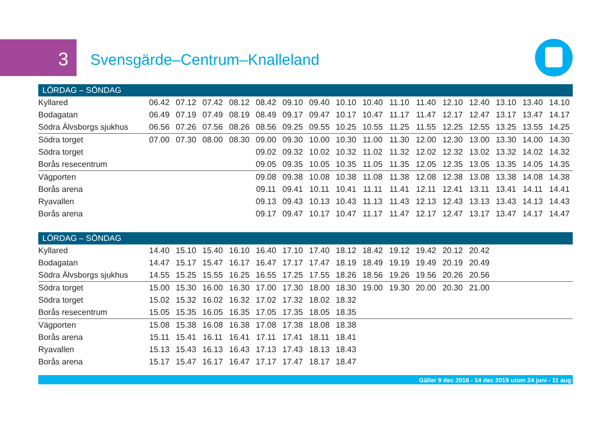3 Svensgärde–Centrum–Knalleland
| LÖRDAG – SÖNDAG | | | | | | | | | | | | | | | | |
| --- | --- | --- | --- | --- | --- | --- | --- | --- | --- | --- | --- | --- | --- | --- | --- | --- |
| Kyllared | 06.42 | 07.12 | 07.42 | 08.12 | 08.42 | 09.10 | 09.40 | 10.10 | 10.40 | 11.10 | 11.40 | 12.10 | 12.40 | 13.10 | 13.40 | 14.10 |
| Bodagatan | 06.49 | 07.19 | 07.49 | 08.19 | 08.49 | 09.17 | 09.47 | 10.17 | 10.47 | 11.17 | 11.47 | 12.17 | 12.47 | 13.17 | 13.47 | 14.17 |
| Södra Älvsborgs sjukhus | 06.56 | 07.26 | 07.56 | 08.26 | 08.56 | 09.25 | 09.55 | 10.25 | 10.55 | 11.25 | 11.55 | 12.25 | 12.55 | 13.25 | 13.55 | 14.25 |
| Södra torget | 07.00 | 07.30 | 08.00 | 08.30 | 09.00 | 09.30 | 10.00 | 10.30 | 11.00 | 11.30 | 12.00 | 12.30 | 13.00 | 13.30 | 14.00 | 14.30 |
| Södra torget | | | | | 09.02 | 09.32 | 10.02 | 10.32 | 11.02 | 11.32 | 12.02 | 12.32 | 13.02 | 13.32 | 14.02 | 14.32 |
| Borås resecentrum | | | | | 09.05 | 09.35 | 10.05 | 10.35 | 11.05 | 11.35 | 12.05 | 12.35 | 13.05 | 13.35 | 14.05 | 14.35 |
| Vägporten | | | | | 09.08 | 09.38 | 10.08 | 10.38 | 11.08 | 11.38 | 12.08 | 12.38 | 13.08 | 13.38 | 14.08 | 14.38 |
| Borås arena | | | | | 09.11 | 09.41 | 10.11 | 10.41 | 11.11 | 11.41 | 12.11 | 12.41 | 13.11 | 13.41 | 14.11 | 14.41 |
| Ryavallen | | | | | 09.13 | 09.43 | 10.13 | 10.43 | 11.13 | 11.43 | 12.13 | 12.43 | 13.13 | 13.43 | 14.13 | 14.43 |
| Borås arena | | | | | 09.17 | 09.47 | 10.17 | 10.47 | 11.17 | 11.47 | 12.17 | 12.47 | 13.17 | 13.47 | 14.17 | 14.47 |
| LÖRDAG – SÖNDAG | | | | | | | | | | | | | | | | |
| Kyllared | 14.40 | 15.10 | 15.40 | 16.10 | 16.40 | 17.10 | 17.40 | 18.12 | 18.42 | 19.12 | 19.42 | 20.12 | 20.42 | | | |
| Bodagatan | 14.47 | 15.17 | 15.47 | 16.17 | 16.47 | 17.17 | 17.47 | 18.19 | 18.49 | 19.19 | 19.49 | 20.19 | 20.49 | | | |
| Södra Älvsborgs sjukhus | 14.55 | 15.25 | 15.55 | 16.25 | 16.55 | 17.25 | 17.55 | 18.26 | 18.56 | 19.26 | 19.56 | 20.26 | 20.56 | | | |
| Södra torget | 15.00 | 15.30 | 16.00 | 16.30 | 17.00 | 17.30 | 18.00 | 18.30 | 19.00 | 19.30 | 20.00 | 20.30 | 21.00 | | | |
| Södra torget | 15.02 | 15.32 | 16.02 | 16.32 | 17.02 | 17.32 | 18.02 | 18.32 | | | | | | | | |
| Borås resecentrum | 15.05 | 15.35 | 16.05 | 16.35 | 17.05 | 17.35 | 18.05 | 18.35 | | | | | | | | |
| Vägporten | 15.08 | 15.38 | 16.08 | 16.38 | 17.08 | 17.38 | 18.08 | 18.38 | | | | | | | | |
| Borås arena | 15.11 | 15.41 | 16.11 | 16.41 | 17.11 | 17.41 | 18.11 | 18.41 | | | | | | | | |
| Ryavallen | 15.13 | 15.43 | 16.13 | 16.43 | 17.13 | 17.43 | 18.13 | 18.43 | | | | | | | | |
| Borås arena | 15.17 | 15.47 | 16.17 | 16.47 | 17.17 | 17.47 | 18.17 | 18.47 | | | | | | | | |
Gäller 9 dec 2018 - 14 dec 2019 utom 24 juni - 11 aug